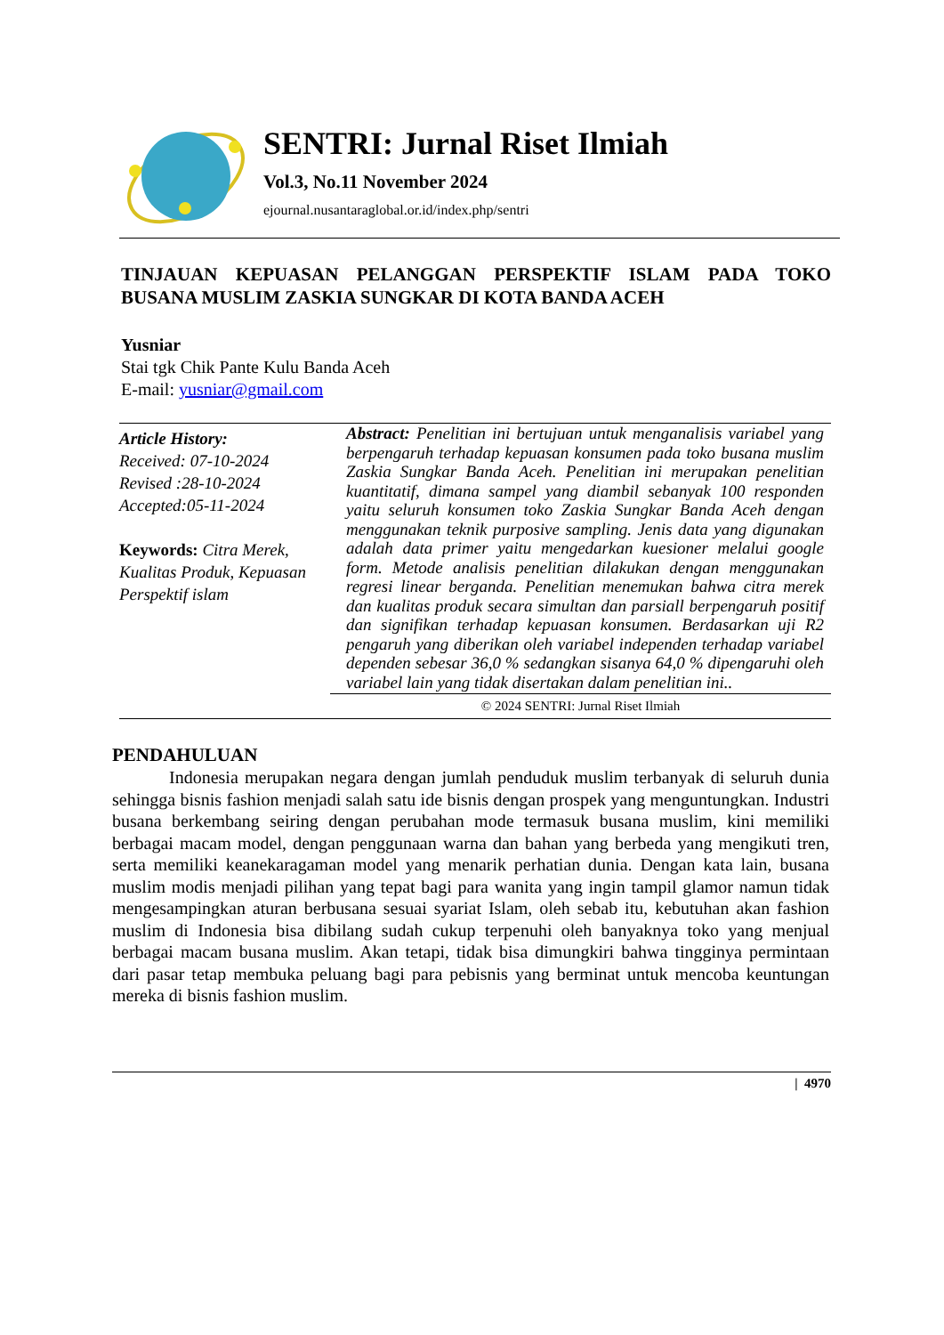SENTRI: Jurnal Riset Ilmiah
Vol.3, No.11 November 2024
ejournal.nusantaraglobal.or.id/index.php/sentri
TINJAUAN KEPUASAN PELANGGAN PERSPEKTIF ISLAM PADA TOKO BUSANA MUSLIM ZASKIA SUNGKAR DI KOTA BANDA ACEH
Yusniar
Stai tgk Chik Pante Kulu Banda Aceh
E-mail: yusniar@gmail.com
Article History:
Received: 07-10-2024
Revised :28-10-2024
Accepted:05-11-2024
Keywords: Citra Merek, Kualitas Produk, Kepuasan Perspektif islam
Abstract: Penelitian ini bertujuan untuk menganalisis variabel yang berpengaruh terhadap kepuasan konsumen pada toko busana muslim Zaskia Sungkar Banda Aceh. Penelitian ini merupakan penelitian kuantitatif, dimana sampel yang diambil sebanyak 100 responden yaitu seluruh konsumen toko Zaskia Sungkar Banda Aceh dengan menggunakan teknik purposive sampling. Jenis data yang digunakan adalah data primer yaitu mengedarkan kuesioner melalui google form. Metode analisis penelitian dilakukan dengan menggunakan regresi linear berganda. Penelitian menemukan bahwa citra merek dan kualitas produk secara simultan dan parsiall berpengaruh positif dan signifikan terhadap kepuasan konsumen. Berdasarkan uji R2 pengaruh yang diberikan oleh variabel independen terhadap variabel dependen sebesar 36,0 % sedangkan sisanya 64,0 % dipengaruhi oleh variabel lain yang tidak disertakan dalam penelitian ini..
© 2024 SENTRI: Jurnal Riset Ilmiah
PENDAHULUAN
Indonesia merupakan negara dengan jumlah penduduk muslim terbanyak di seluruh dunia sehingga bisnis fashion menjadi salah satu ide bisnis dengan prospek yang menguntungkan. Industri busana berkembang seiring dengan perubahan mode termasuk busana muslim, kini memiliki berbagai macam model, dengan penggunaan warna dan bahan yang berbeda yang mengikuti tren, serta memiliki keanekaragaman model yang menarik perhatian dunia. Dengan kata lain, busana muslim modis menjadi pilihan yang tepat bagi para wanita yang ingin tampil glamor namun tidak mengesampingkan aturan berbusana sesuai syariat Islam, oleh sebab itu, kebutuhan akan fashion muslim di Indonesia bisa dibilang sudah cukup terpenuhi oleh banyaknya toko yang menjual berbagai macam busana muslim. Akan tetapi, tidak bisa dimungkiri bahwa tingginya permintaan dari pasar tetap membuka peluang bagi para pebisnis yang berminat untuk mencoba keuntungan mereka di bisnis fashion muslim.
| 4970